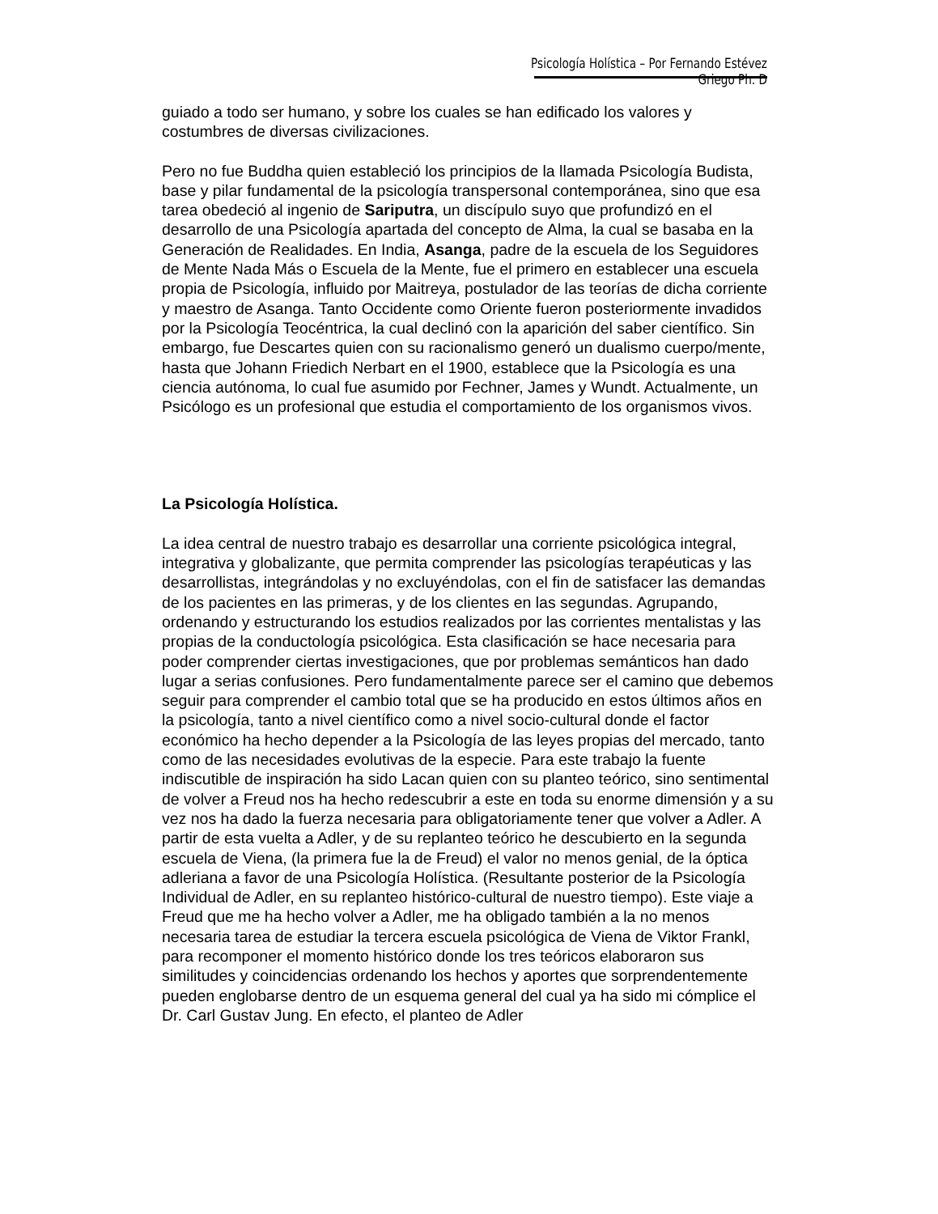Psicología Holística – Por Fernando Estévez Griego Ph. D
guiado a todo ser humano, y sobre los cuales se han edificado los valores y costumbres de diversas civilizaciones.
Pero no fue Buddha quien estableció los principios de la llamada Psicología Budista, base y pilar fundamental de la psicología transpersonal contemporánea, sino que esa tarea obedeció al ingenio de Sariputra, un discípulo suyo que profundizó en el desarrollo de una Psicología apartada del concepto de Alma, la cual se basaba en la Generación de Realidades. En India, Asanga, padre de la escuela de los Seguidores de Mente Nada Más o Escuela de la Mente, fue el primero en establecer una escuela propia de Psicología, influido por Maitreya, postulador de las teorías de dicha corriente y maestro de Asanga. Tanto Occidente como Oriente fueron posteriormente invadidos por la Psicología Teocéntrica, la cual declinó con la aparición del saber científico. Sin embargo, fue Descartes quien con su racionalismo generó un dualismo cuerpo/mente, hasta que Johann Friedich Nerbart en el 1900, establece que la Psicología es una ciencia autónoma, lo cual fue asumido por Fechner, James y Wundt. Actualmente, un Psicólogo es un profesional que estudia el comportamiento de los organismos vivos.
La Psicología Holística.
La idea central de nuestro trabajo es desarrollar una corriente psicológica integral, integrativa y globalizante, que permita comprender las psicologías terapéuticas y las desarrollistas, integrándolas y no excluyéndolas, con el fin de satisfacer las demandas de los pacientes en las primeras, y de los clientes en las segundas. Agrupando, ordenando y estructurando los estudios realizados por las corrientes mentalistas y las propias de la conductología psicológica. Esta clasificación se hace necesaria para poder comprender ciertas investigaciones, que por problemas semánticos han dado lugar a serias confusiones. Pero fundamentalmente parece ser el camino que debemos seguir para comprender el cambio total que se ha producido en estos últimos años en la psicología, tanto a nivel científico como a nivel socio-cultural donde el factor económico ha hecho depender a la Psicología de las leyes propias del mercado, tanto como de las necesidades evolutivas de la especie. Para este trabajo la fuente indiscutible de inspiración ha sido Lacan quien con su planteo teórico, sino sentimental de volver a Freud nos ha hecho redescubrir a este en toda su enorme dimensión y a su vez nos ha dado la fuerza necesaria para obligatoriamente tener que volver a Adler. A partir de esta vuelta a Adler, y de su replanteo teórico he descubierto en la segunda escuela de Viena, (la primera fue la de Freud) el valor no menos genial, de la óptica adleriana a favor de una Psicología Holística. (Resultante posterior de la Psicología Individual de Adler, en su replanteo histórico-cultural de nuestro tiempo). Este viaje a Freud que me ha hecho volver a Adler, me ha obligado también a la no menos necesaria tarea de estudiar la tercera escuela psicológica de Viena de Viktor Frankl, para recomponer el momento histórico donde los tres teóricos elaboraron sus similitudes y coincidencias ordenando los hechos y aportes que sorprendentemente pueden englobarse dentro de un esquema general del cual ya ha sido mi cómplice el Dr. Carl Gustav Jung. En efecto, el planteo de Adler